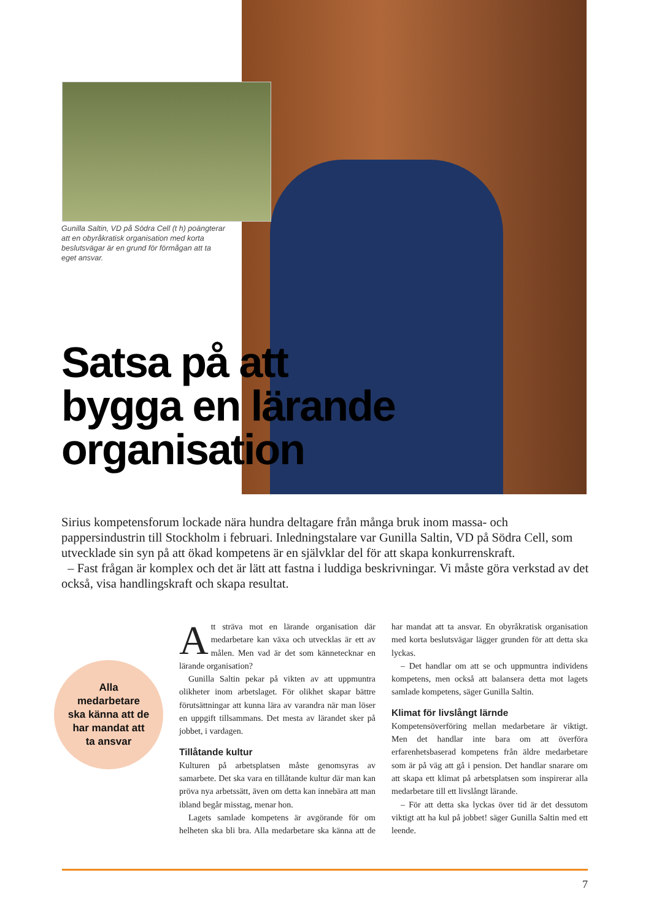Gunilla Saltin, VD på Södra Cell (t h) poängterar att en obyråkratisk organisation med korta beslutsvägar är en grund för förmågan att ta eget ansvar.
Satsa på att
bygga en lärande
organisation
Sirius kompetensforum lockade nära hundra deltagare från många bruk inom massa- och pappersindustrin till Stockholm i februari. Inledningstalare var Gunilla Saltin, VD på Södra Cell, som utvecklade sin syn på att ökad kompetens är en självklar del för att skapa konkurrenskraft.
– Fast frågan är komplex och det är lätt att fastna i luddiga beskrivningar. Vi måste göra verkstad av det också, visa handlingskraft och skapa resultat.
Alla
medarbetare
ska känna att de
har mandat att
ta ansvar
Att sträva mot en lärande organisation där medarbetare kan växa och utvecklas är ett av målen. Men vad är det som kännetecknar en lärande organisation?
Gunilla Saltin pekar på vikten av att uppmuntra olikheter inom arbetslaget. För olikhet skapar bättre förutsättningar att kunna lära av varandra när man löser en uppgift tillsammans. Det mesta av lärandet sker på jobbet, i vardagen.
Tillåtande kultur
Kulturen på arbetsplatsen måste genomsyras av samarbete. Det ska vara en tillåtande kultur där man kan pröva nya arbetssätt, även om detta kan innebära att man ibland begår misstag, menar hon.
Lagets samlade kompetens är avgörande för om helheten ska bli bra. Alla medarbetare ska känna att de har mandat att ta ansvar. En obyråkratisk organisation med korta beslutsvägar lägger grunden för att detta ska lyckas.
– Det handlar om att se och uppmuntra individens kompetens, men också att balansera detta mot lagets samlade kompetens, säger Gunilla Saltin.
Klimat för livslångt lärnde
Kompetensöverföring mellan medarbetare är viktigt. Men det handlar inte bara om att överföra erfarenhetsbaserad kompetens från äldre medarbetare som är på väg att gå i pension. Det handlar snarare om att skapa ett klimat på arbetsplatsen som inspirerar alla medarbetare till ett livslångt lärande.
– För att detta ska lyckas över tid är det dessutom viktigt att ha kul på jobbet! säger Gunilla Saltin med ett leende.
7